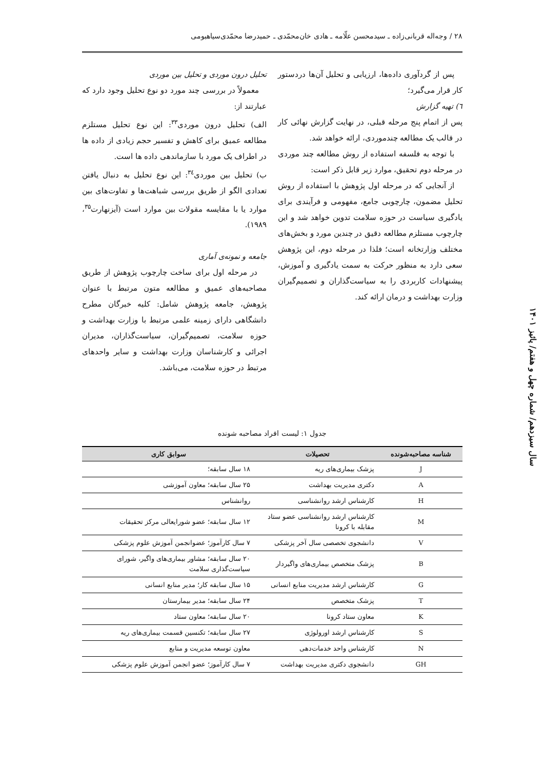۲۸ / وجه‌اله قربانی‌زاده ـ سیدمحسن علّامه ـ هادی خان‌محمّدی ـ حمیدرضا محمّدی‌سیاهبومی
پس از گردآوری داده‌ها، ارزیابی و تحلیل آن‌ها دردستور کار قرار می‌گیرد؛
٦) تهیه گزارش
پس از اتمام پنج مرحله قبلی، در نهایت گزارش نهائی کار در قالب یک مطالعه چندموردی، ارائه خواهد شد.
با توجه به فلسفه استفاده از روش مطالعه چند موردی در مرحله دوم تحقیق، موارد زیر قابل ذکر است:
از آنجایی که در مرحله اول پژوهش با استفاده از روش تحلیل مضمون، چارچوبی جامع، مفهومی و فرآیندی برای یادگیری سیاست در حوزه سلامت تدوین خواهد شد و این چارچوب مستلزم مطالعه دقیق در چندین مورد و بخش‌های مختلف وزارتخانه است؛ فلذا در مرحله دوم، این پژوهش سعی دارد به منظور حرکت به سمت یادگیری و آموزش، پیشنهادات کاربردی را به سیاست‌گذاران و تصمیم‌گیران وزارت بهداشت و درمان ارائه کند.
تحلیل درون موردی و تحلیل بین موردی
معمولاً در بررسی چند مورد دو نوع تحلیل وجود دارد که عبارتند از:
الف) تحلیل درون موردی<sup>۳۳</sup>: این نوع تحلیل مستلزم مطالعه عمیق برای کاهش و تفسیر حجم زیادی از داده ها در اطراف یک مورد با سازماندهی داده ها است.
ب) تحلیل بین موردی<sup>۳٤</sup>: این نوع تحلیل به دنبال یافتن تعدادی الگو از طریق بررسی شباهت‌ها و تفاوت‌های بین موارد یا با مقایسه مقولات بین موارد است (آیزنهارت<sup>۳۵</sup>، ۱۹۸۹).
جامعه و نمونه‌ی آماری
در مرحله اول برای ساخت چارچوب پژوهش از طریق مصاحبه‌های عمیق و مطالعه متون مرتبط با عنوان پژوهش، جامعه پژوهش شامل: کلیه خبرگان مطرح دانشگاهی دارای زمینه علمی مرتبط با وزارت بهداشت و حوزه سلامت، تصمیم‌گیران، سیاست‌گذاران، مدیران اجرائی و کارشناسان وزارت بهداشت و سایر واحدهای مرتبط در حوزه سلامت، می‌باشد.
سال سیزدهم/ شماره چهل و هفتم/ پائیز ۱۴۰۱
جدول ۱: لیست افراد مصاحبه شونده
| شناسه مصاحبه‌شونده | تحصیلات | سوابق کاری |
| --- | --- | --- |
| J | پزشک بیماری‌های ریه | ۱۸ سال سابقه؛ |
| A | دکتری مدیریت بهداشت | ۲۵ سال سابقه؛ معاون آموزشی |
| H | کارشناس ارشد روانشناسی | روانشناس |
| M | کارشناس ارشد روانشناسی عضو ستاد مقابله با کرونا | ۱۲ سال سابقه؛ عضو شورایعالی مرکز تحقیقات |
| V | دانشجوی تخصصی سال آخر پزشکی | ۷ سال کارآموز؛ عضوانجمن آموزش علوم پزشکی |
| B | پزشک متخصص بیماری‌های واگیردار | ۲۰ سال سابقه؛ مشاور بیماری‌های واگیر، شورای سیاست‌گذاری سلامت |
| G | کارشناس ارشد مدیریت منابع انسانی | ۱۵ سال سابقه کار؛ مدیر منابع انسانی |
| T | پزشک متخصص | ۲۴ سال سابقه؛ مدیر بیمارستان |
| K | معاون ستاد کرونا | ۲۰ سال سابقه؛ معاون ستاد |
| S | کارشناس ارشد اورولوژی | ۲۷ سال سابقه؛ تکنسین قسمت بیماری‌های ریه |
| N | کارشناس واحد خدمات‌دهی | معاون توسعه مدیریت و منابع |
| GH | دانشجوی دکتری مدیریت بهداشت | ۷ سال کارآموز؛ عضو انجمن آموزش علوم پزشکی |